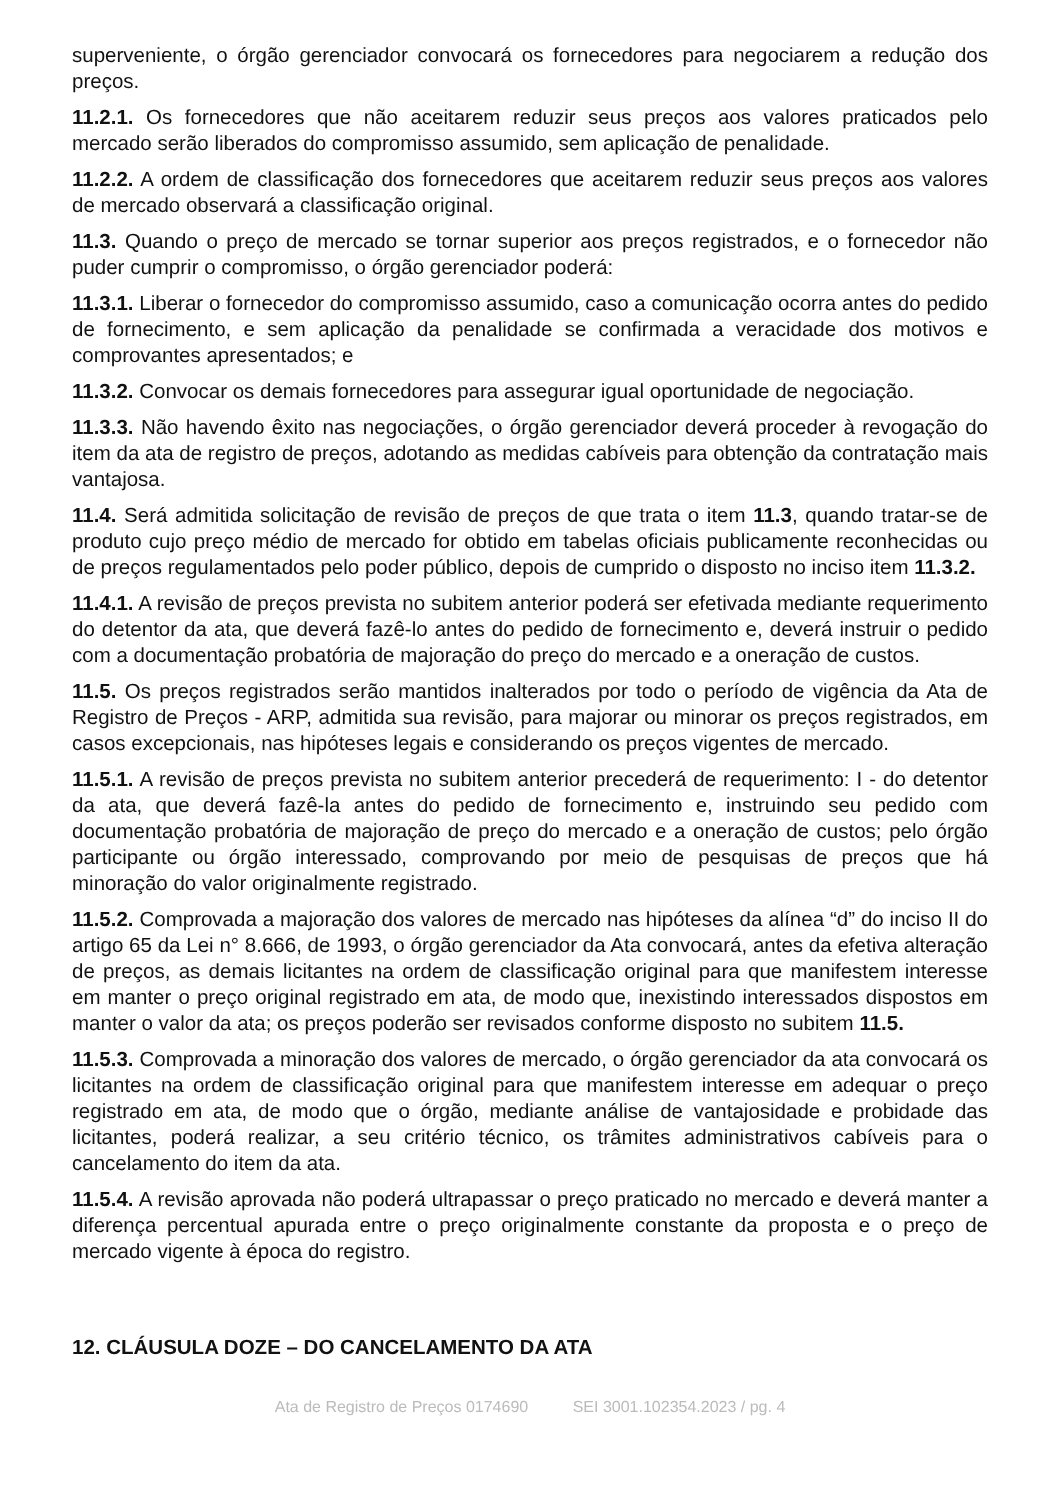superveniente, o órgão gerenciador convocará os fornecedores para negociarem a redução dos preços.
11.2.1. Os fornecedores que não aceitarem reduzir seus preços aos valores praticados pelo mercado serão liberados do compromisso assumido, sem aplicação de penalidade.
11.2.2. A ordem de classificação dos fornecedores que aceitarem reduzir seus preços aos valores de mercado observará a classificação original.
11.3. Quando o preço de mercado se tornar superior aos preços registrados, e o fornecedor não puder cumprir o compromisso, o órgão gerenciador poderá:
11.3.1. Liberar o fornecedor do compromisso assumido, caso a comunicação ocorra antes do pedido de fornecimento, e sem aplicação da penalidade se confirmada a veracidade dos motivos e comprovantes apresentados; e
11.3.2. Convocar os demais fornecedores para assegurar igual oportunidade de negociação.
11.3.3. Não havendo êxito nas negociações, o órgão gerenciador deverá proceder à revogação do item da ata de registro de preços, adotando as medidas cabíveis para obtenção da contratação mais vantajosa.
11.4. Será admitida solicitação de revisão de preços de que trata o item 11.3, quando tratar-se de produto cujo preço médio de mercado for obtido em tabelas oficiais publicamente reconhecidas ou de preços regulamentados pelo poder público, depois de cumprido o disposto no inciso item 11.3.2.
11.4.1. A revisão de preços prevista no subitem anterior poderá ser efetivada mediante requerimento do detentor da ata, que deverá fazê-lo antes do pedido de fornecimento e, deverá instruir o pedido com a documentação probatória de majoração do preço do mercado e a oneração de custos.
11.5. Os preços registrados serão mantidos inalterados por todo o período de vigência da Ata de Registro de Preços - ARP, admitida sua revisão, para majorar ou minorar os preços registrados, em casos excepcionais, nas hipóteses legais e considerando os preços vigentes de mercado.
11.5.1. A revisão de preços prevista no subitem anterior precederá de requerimento: I - do detentor da ata, que deverá fazê-la antes do pedido de fornecimento e, instruindo seu pedido com documentação probatória de majoração de preço do mercado e a oneração de custos; pelo órgão participante ou órgão interessado, comprovando por meio de pesquisas de preços que há minoração do valor originalmente registrado.
11.5.2. Comprovada a majoração dos valores de mercado nas hipóteses da alínea “d” do inciso II do artigo 65 da Lei n° 8.666, de 1993, o órgão gerenciador da Ata convocará, antes da efetiva alteração de preços, as demais licitantes na ordem de classificação original para que manifestem interesse em manter o preço original registrado em ata, de modo que, inexistindo interessados dispostos em manter o valor da ata; os preços poderão ser revisados conforme disposto no subitem 11.5.
11.5.3. Comprovada a minoração dos valores de mercado, o órgão gerenciador da ata convocará os licitantes na ordem de classificação original para que manifestem interesse em adequar o preço registrado em ata, de modo que o órgão, mediante análise de vantajosidade e probidade das licitantes, poderá realizar, a seu critério técnico, os trâmites administrativos cabíveis para o cancelamento do item da ata.
11.5.4. A revisão aprovada não poderá ultrapassar o preço praticado no mercado e deverá manter a diferença percentual apurada entre o preço originalmente constante da proposta e o preço de mercado vigente à época do registro.
12. CLÁUSULA DOZE – DO CANCELAMENTO DA ATA
Ata de Registro de Preços 0174690 SEI 3001.102354.2023 / pg. 4